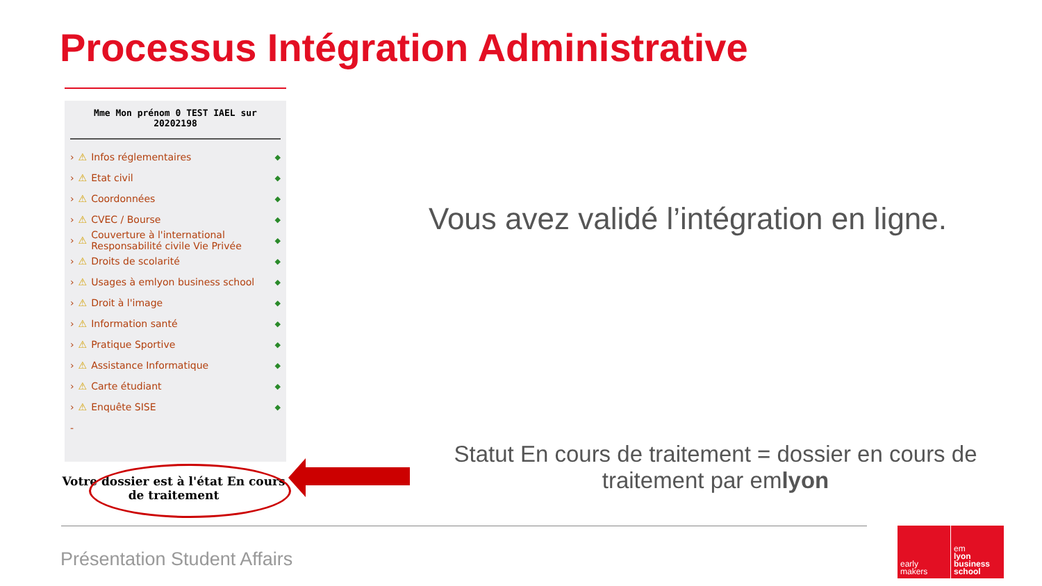Processus Intégration Administrative
Mme Mon prénom 0 TEST IAEL sur 20202198
› ⚠ Infos réglementaires ◆
› ⚠ Etat civil ◆
› ⚠ Coordonnées ◆
› ⚠ CVEC / Bourse ◆
› ⚠ Couverture à l'international
Responsabilité civile Vie Privée ◆
› ⚠ Droits de scolarité ◆
› ⚠ Usages à emlyon business school ◆
› ⚠ Droit à l'image ◆
› ⚠ Information santé ◆
› ⚠ Pratique Sportive ◆
› ⚠ Assistance Informatique ◆
› ⚠ Carte étudiant ◆
› ⚠ Enquête SISE ◆
-
Votre dossier est à l'état En cours de traitement
Vous avez validé l’intégration en ligne.
Statut En cours de traitement = dossier en cours de traitement par emlyon
Présentation Student Affairs
early
makers
em
lyon
business
school